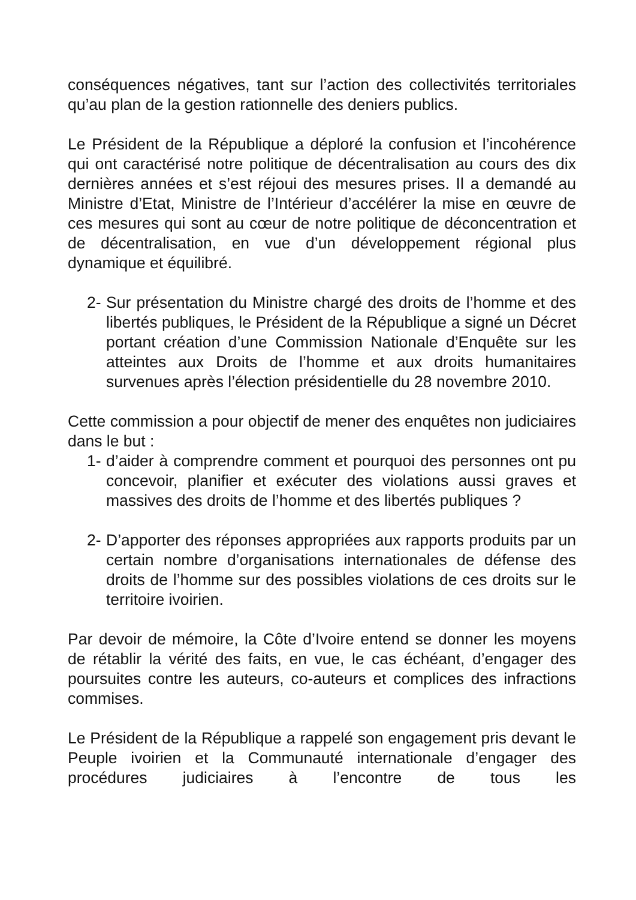conséquences négatives, tant sur l’action des collectivités territoriales qu’au plan de la gestion rationnelle des deniers publics.
Le Président de la République a déploré la confusion et l’incohérence qui ont caractérisé notre politique de décentralisation au cours des dix dernières années et s’est réjoui des mesures prises. Il a demandé au Ministre d’Etat, Ministre de l’Intérieur d’accélérer la mise en œuvre de ces mesures qui sont au cœur de notre politique de déconcentration et de décentralisation, en vue d’un développement régional plus dynamique et équilibré.
2- Sur présentation du Ministre chargé des droits de l’homme et des libertés publiques, le Président de la République a signé un Décret portant création d’une Commission Nationale d’Enquête sur les atteintes aux Droits de l’homme et aux droits humanitaires survenues après l’élection présidentielle du 28 novembre 2010.
Cette commission a pour objectif de mener des enquêtes non judiciaires dans le but :
1- d’aider à comprendre comment et pourquoi des personnes ont pu concevoir, planifier et exécuter des violations aussi graves et massives des droits de l’homme et des libertés publiques ?
2- D’apporter des réponses appropriées aux rapports produits par un certain nombre d’organisations internationales de défense des droits de l’homme sur des possibles violations de ces droits sur le territoire ivoirien.
Par devoir de mémoire, la Côte d’Ivoire entend se donner les moyens de rétablir la vérité des faits, en vue, le cas échéant, d’engager des poursuites contre les auteurs, co-auteurs et complices des infractions commises.
Le Président de la République a rappelé son engagement pris devant le Peuple ivoirien et la Communauté internationale d’engager des procédures judiciaires à l’encontre de tous les